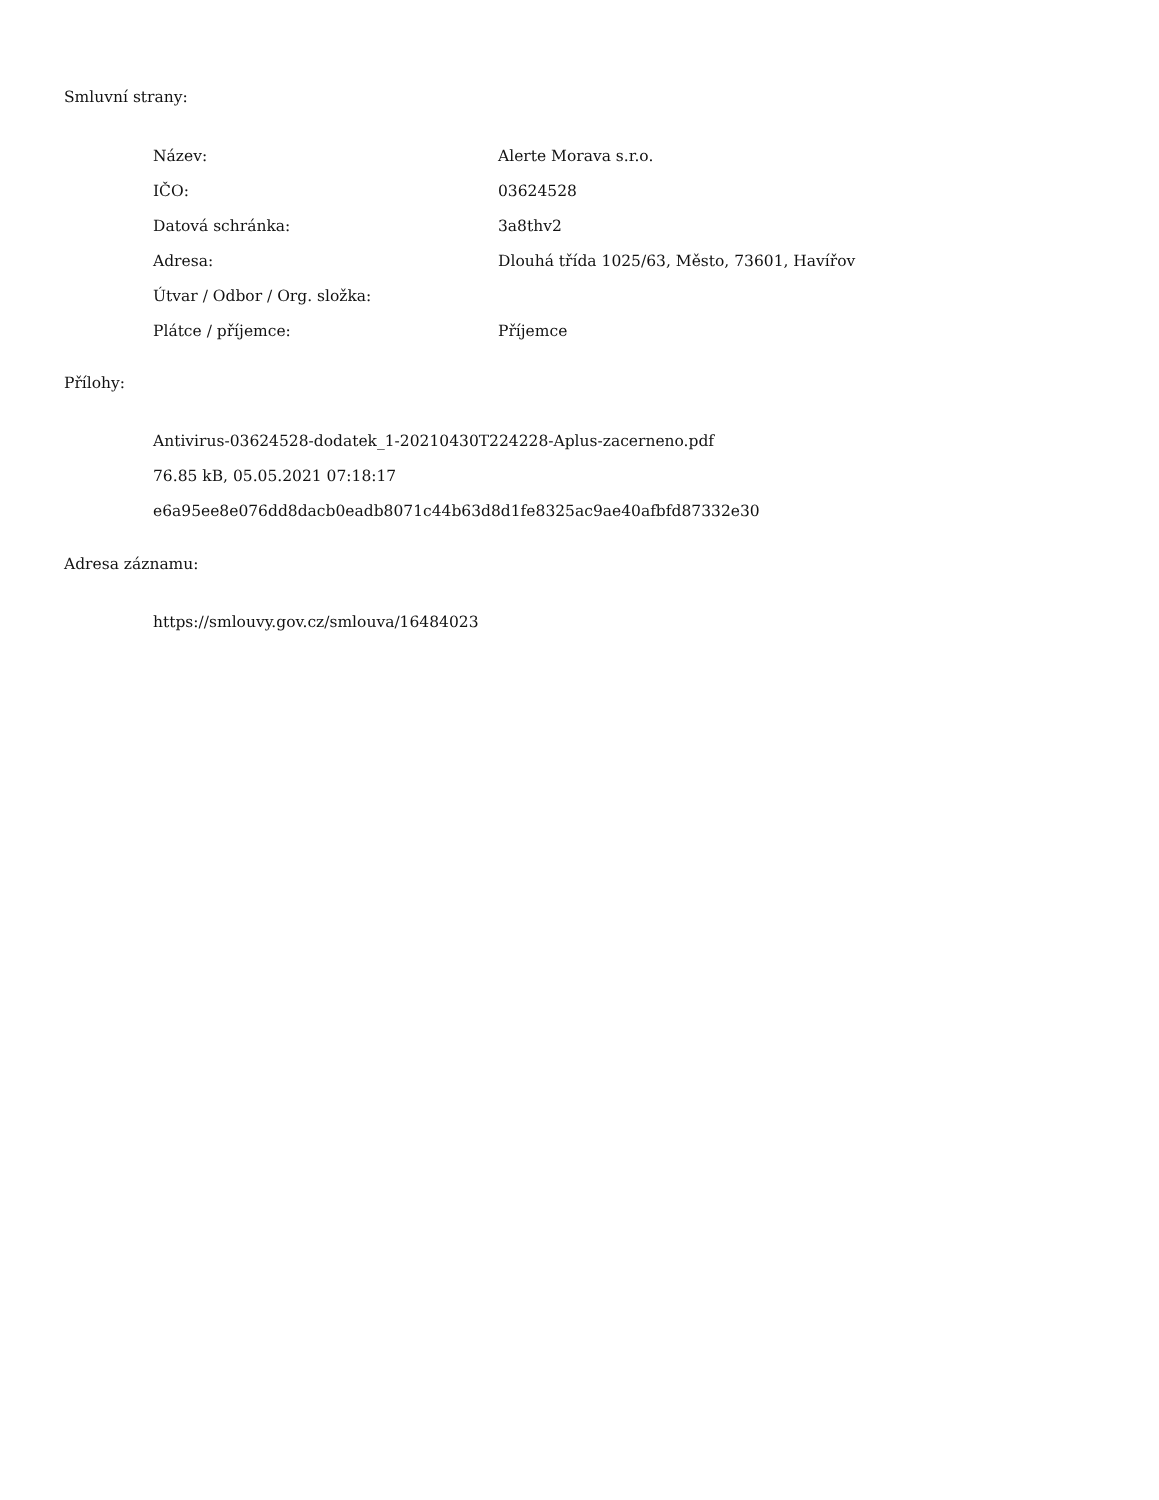Smluvní strany:
| Název: | Alerte Morava s.r.o. |
| IČO: | 03624528 |
| Datová schránka: | 3a8thv2 |
| Adresa: | Dlouhá třída 1025/63, Město, 73601, Havířov |
| Útvar / Odbor / Org. složka: | |
| Plátce / příjemce: | Příjemce |
Přílohy:
Antivirus-03624528-dodatek_1-20210430T224228-Aplus-zacerneno.pdf
76.85 kB, 05.05.2021 07:18:17
e6a95ee8e076dd8dacb0eadb8071c44b63d8d1fe8325ac9ae40afbfd87332e30
Adresa záznamu:
https://smlouvy.gov.cz/smlouva/16484023